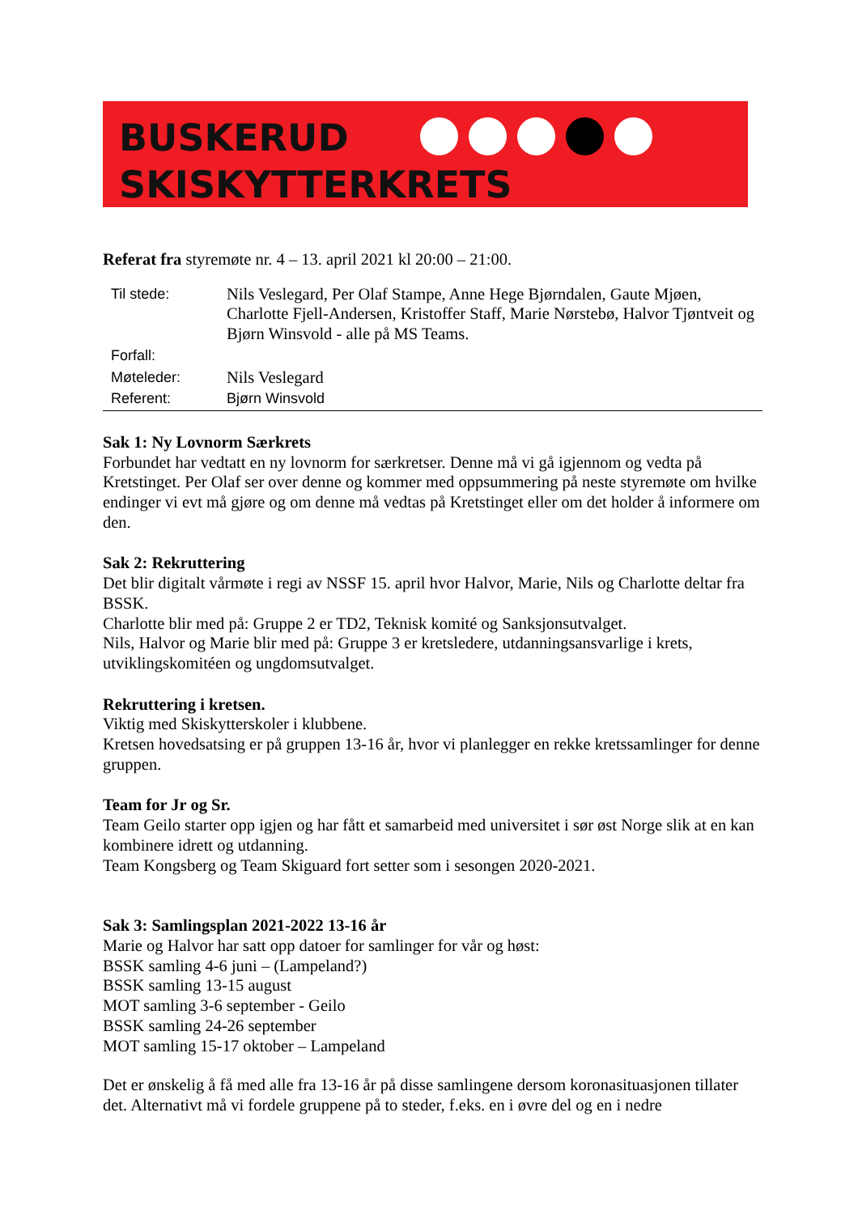BUSKERUD
SKISKYTTERKRETS
Referat fra styremøte nr. 4 – 13. april 2021 kl 20:00 – 21:00.
| Til stede: | Nils Veslegard, Per Olaf Stampe, Anne Hege Bjørndalen, Gaute Mjøen, Charlotte Fjell-Andersen, Kristoffer Staff, Marie Nørstebø, Halvor Tjøntveit og Bjørn Winsvold - alle på MS Teams. |
| Forfall: | |
| Møteleder: | Nils Veslegard |
| Referent: | Bjørn Winsvold |
Sak 1: Ny Lovnorm Særkrets
Forbundet har vedtatt en ny lovnorm for særkretser. Denne må vi gå igjennom og vedta på Kretstinget. Per Olaf ser over denne og kommer med oppsummering på neste styremøte om hvilke endinger vi evt må gjøre og om denne må vedtas på Kretstinget eller om det holder å informere om den.
Sak 2: Rekruttering
Det blir digitalt vårmøte i regi av NSSF 15. april hvor Halvor, Marie, Nils og Charlotte deltar fra BSSK.
Charlotte blir med på: Gruppe 2 er TD2, Teknisk komité og Sanksjonsutvalget.
Nils, Halvor og Marie blir med på: Gruppe 3 er kretsledere, utdanningsansvarlige i krets, utviklingskomitéen og ungdomsutvalget.
Rekruttering i kretsen.
Viktig med Skiskytterskoler i klubbene.
Kretsen hovedsatsing er på gruppen 13-16 år, hvor vi planlegger en rekke kretssamlinger for denne gruppen.
Team for Jr og Sr.
Team Geilo starter opp igjen og har fått et samarbeid med universitet i sør øst Norge slik at en kan kombinere idrett og utdanning.
Team Kongsberg og Team Skiguard fort setter som i sesongen 2020-2021.
Sak 3: Samlingsplan 2021-2022 13-16 år
Marie og Halvor har satt opp datoer for samlinger for vår og høst:
BSSK samling 4-6 juni – (Lampeland?)
BSSK samling 13-15 august
MOT samling 3-6 september - Geilo
BSSK samling 24-26 september
MOT samling 15-17 oktober – Lampeland
Det er ønskelig å få med alle fra 13-16 år på disse samlingene dersom koronasituasjonen tillater det. Alternativt må vi fordele gruppene på to steder, f.eks. en i øvre del og en i nedre